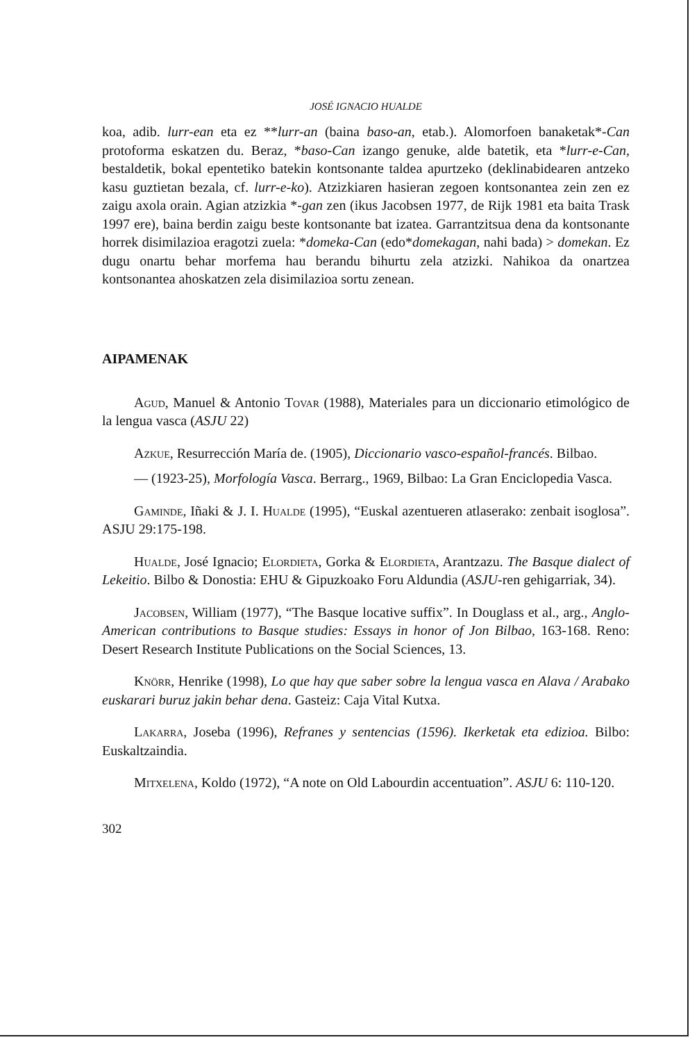JOSÉ IGNACIO HUALDE
koa, adib. lurr-ean eta ez **lurr-an (baina baso-an, etab.). Alomorfoen banaketak*-Can protoforma eskatzen du. Beraz, *baso-Can izango genuke, alde batetik, eta *lurr-e-Can, bestaldetik, bokal epentetiko batekin kontsonante taldea apurtzeko (deklinabidearen antzeko kasu guztietan bezala, cf. lurr-e-ko). Atzizkiaren hasieran zegoen kontsonantea zein zen ez zaigu axola orain. Agian atzizkia *-gan zen (ikus Jacobsen 1977, de Rijk 1981 eta baita Trask 1997 ere), baina berdin zaigu beste kontsonante bat izatea. Garrantzitsua dena da kontsonante horrek disimilazioa eragotzi zuela: *domeka-Can (edo*domekagan, nahi bada) > domekan. Ez dugu onartu behar morfema hau berandu bihurtu zela atzizki. Nahikoa da onartzea kontsonantea ahoskatzen zela disimilazioa sortu zenean.
AIPAMENAK
Agud, Manuel & Antonio Tovar (1988), Materiales para un diccionario etimológico de la lengua vasca (ASJU 22)
Azkue, Resurrección María de. (1905), Diccionario vasco-español-francés. Bilbao.
— (1923-25), Morfología Vasca. Berrarg., 1969, Bilbao: La Gran Enciclopedia Vasca.
Gaminde, Iñaki & J. I. Hualde (1995), “Euskal azentueren atlaserako: zenbait isoglosa”. ASJU 29:175-198.
Hualde, José Ignacio; Elordieta, Gorka & Elordieta, Arantzazu. The Basque dialect of Lekeitio. Bilbo & Donostia: EHU & Gipuzkoako Foru Aldundia (ASJU-ren gehigarriak, 34).
Jacobsen, William (1977), “The Basque locative suffix”. In Douglass et al., arg., Anglo-American contributions to Basque studies: Essays in honor of Jon Bilbao, 163-168. Reno: Desert Research Institute Publications on the Social Sciences, 13.
Knörr, Henrike (1998), Lo que hay que saber sobre la lengua vasca en Alava / Arabako euskarari buruz jakin behar dena. Gasteiz: Caja Vital Kutxa.
Lakarra, Joseba (1996), Refranes y sentencias (1596). Ikerketak eta edizioa. Bilbo: Euskaltzaindia.
Mitxelena, Koldo (1972), “A note on Old Labourdin accentuation”. ASJU 6: 110-120.
302